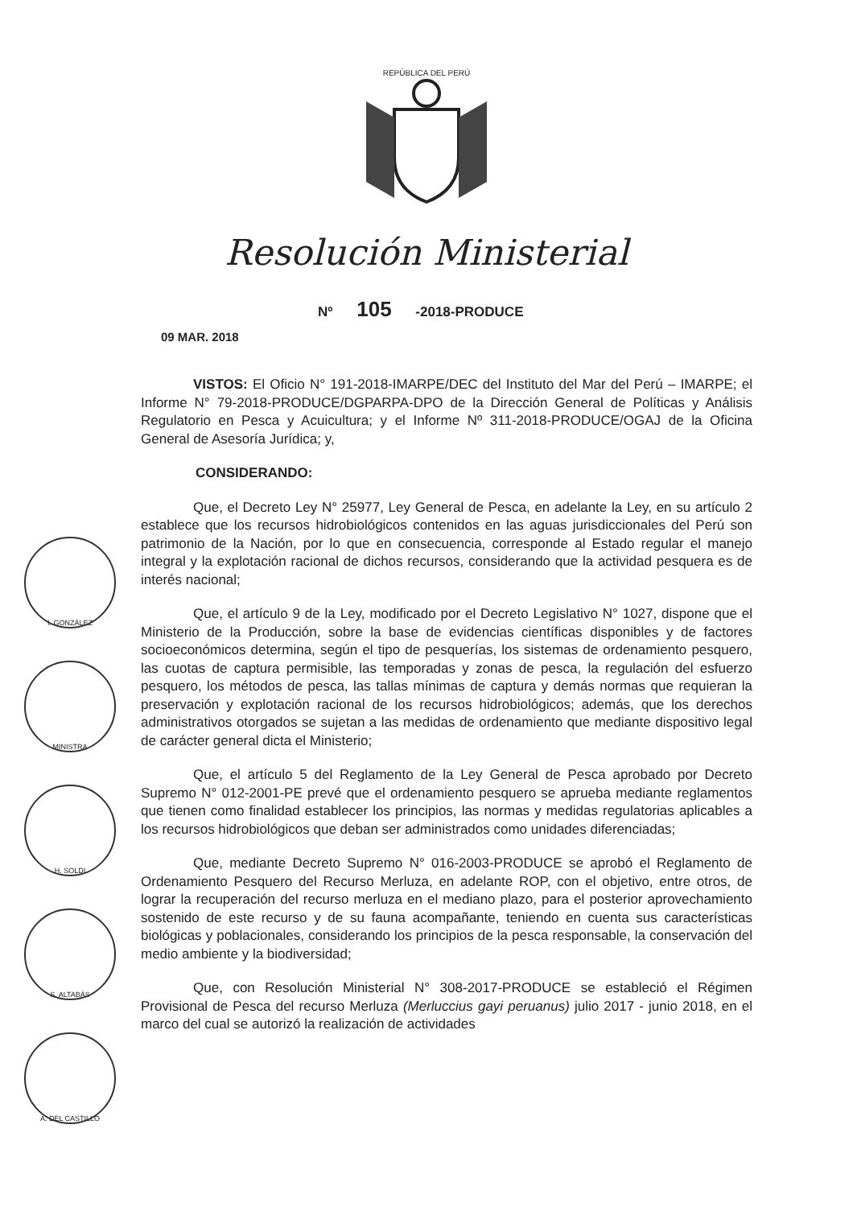REPÚBLICA DEL PERÚ
Resolución Ministerial
Nº 105 -2018-PRODUCE
09 MAR. 2018
I. GONZÁLEZ
MINISTRA
H. SOLDI
S. ALTABÁS
A. DEL CASTILLO
VISTOS: El Oficio N° 191-2018-IMARPE/DEC del Instituto del Mar del Perú – IMARPE; el Informe N° 79-2018-PRODUCE/DGPARPA-DPO de la Dirección General de Políticas y Análisis Regulatorio en Pesca y Acuicultura; y el Informe Nº 311-2018-PRODUCE/OGAJ de la Oficina General de Asesoría Jurídica; y,
CONSIDERANDO:
Que, el Decreto Ley N° 25977, Ley General de Pesca, en adelante la Ley, en su artículo 2 establece que los recursos hidrobiológicos contenidos en las aguas jurisdiccionales del Perú son patrimonio de la Nación, por lo que en consecuencia, corresponde al Estado regular el manejo integral y la explotación racional de dichos recursos, considerando que la actividad pesquera es de interés nacional;
Que, el artículo 9 de la Ley, modificado por el Decreto Legislativo N° 1027, dispone que el Ministerio de la Producción, sobre la base de evidencias científicas disponibles y de factores socioeconómicos determina, según el tipo de pesquerías, los sistemas de ordenamiento pesquero, las cuotas de captura permisible, las temporadas y zonas de pesca, la regulación del esfuerzo pesquero, los métodos de pesca, las tallas mínimas de captura y demás normas que requieran la preservación y explotación racional de los recursos hidrobiológicos; además, que los derechos administrativos otorgados se sujetan a las medidas de ordenamiento que mediante dispositivo legal de carácter general dicta el Ministerio;
Que, el artículo 5 del Reglamento de la Ley General de Pesca aprobado por Decreto Supremo N° 012-2001-PE prevé que el ordenamiento pesquero se aprueba mediante reglamentos que tienen como finalidad establecer los principios, las normas y medidas regulatorias aplicables a los recursos hidrobiológicos que deban ser administrados como unidades diferenciadas;
Que, mediante Decreto Supremo N° 016-2003-PRODUCE se aprobó el Reglamento de Ordenamiento Pesquero del Recurso Merluza, en adelante ROP, con el objetivo, entre otros, de lograr la recuperación del recurso merluza en el mediano plazo, para el posterior aprovechamiento sostenido de este recurso y de su fauna acompañante, teniendo en cuenta sus características biológicas y poblacionales, considerando los principios de la pesca responsable, la conservación del medio ambiente y la biodiversidad;
Que, con Resolución Ministerial N° 308-2017-PRODUCE se estableció el Régimen Provisional de Pesca del recurso Merluza (Merluccius gayi peruanus) julio 2017 - junio 2018, en el marco del cual se autorizó la realización de actividades